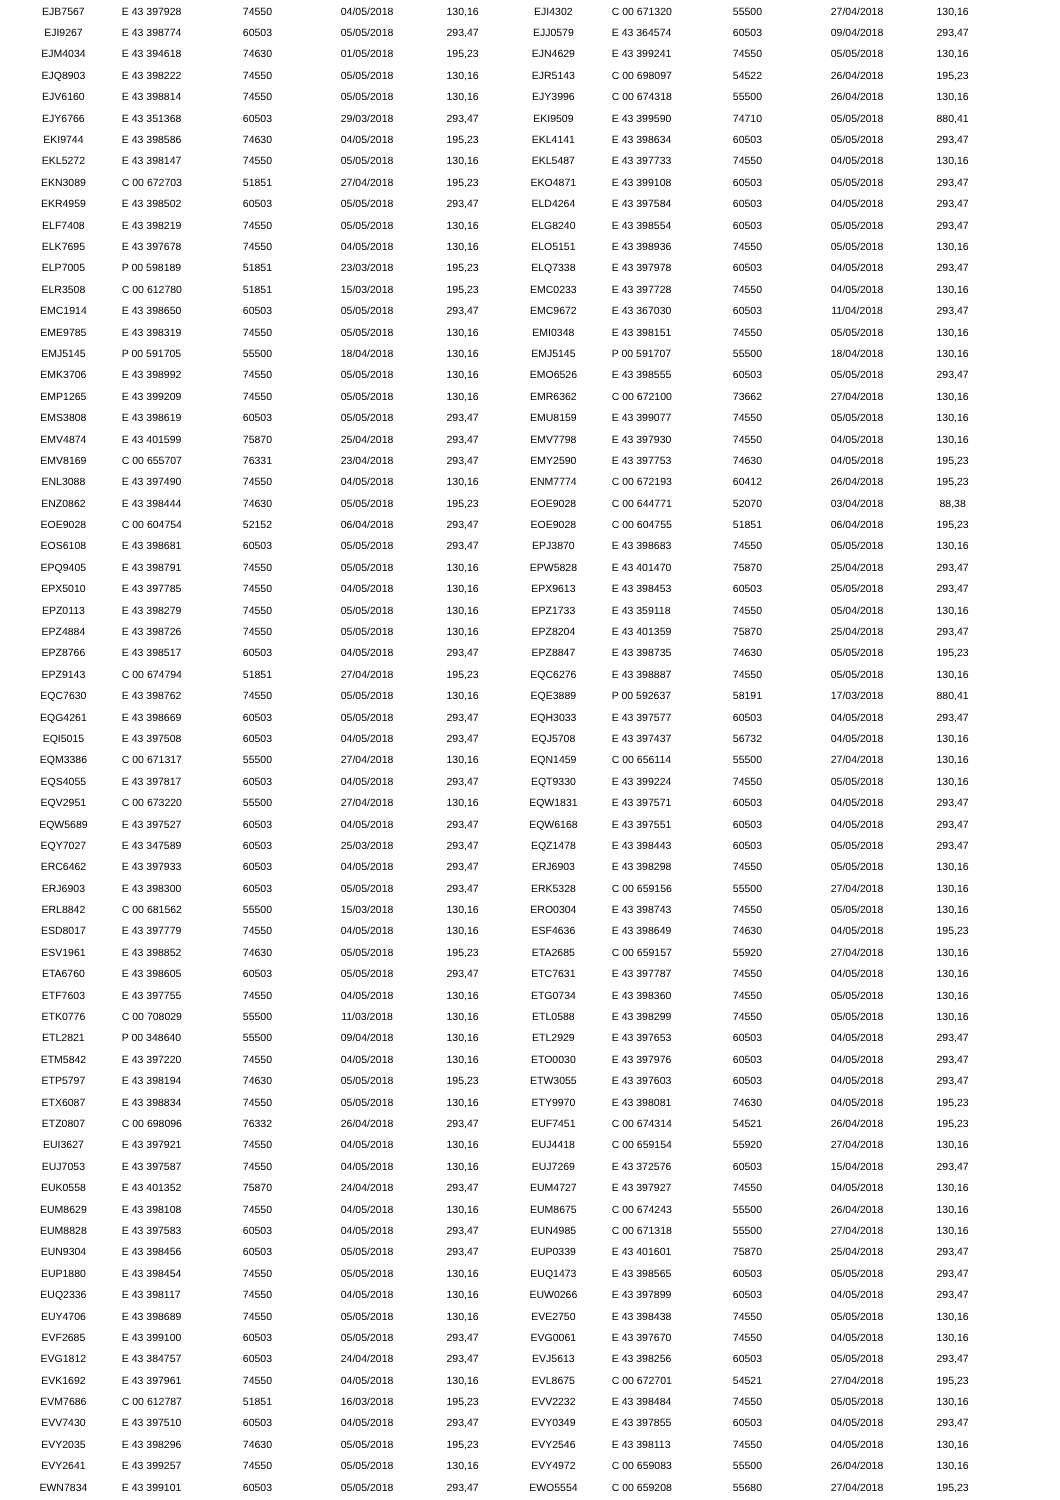| EJB7567 | E 43 397928 | 74550 | 04/05/2018 | 130,16 | EJI4302 | C 00 671320 | 55500 | 27/04/2018 | 130,16 |
| EJI9267 | E 43 398774 | 60503 | 05/05/2018 | 293,47 | EJJ0579 | E 43 364574 | 60503 | 09/04/2018 | 293,47 |
| EJM4034 | E 43 394618 | 74630 | 01/05/2018 | 195,23 | EJN4629 | E 43 399241 | 74550 | 05/05/2018 | 130,16 |
| EJQ8903 | E 43 398222 | 74550 | 05/05/2018 | 130,16 | EJR5143 | C 00 698097 | 54522 | 26/04/2018 | 195,23 |
| EJV6160 | E 43 398814 | 74550 | 05/05/2018 | 130,16 | EJY3996 | C 00 674318 | 55500 | 26/04/2018 | 130,16 |
| EJY6766 | E 43 351368 | 60503 | 29/03/2018 | 293,47 | EKI9509 | E 43 399590 | 74710 | 05/05/2018 | 880,41 |
| EKI9744 | E 43 398586 | 74630 | 04/05/2018 | 195,23 | EKL4141 | E 43 398634 | 60503 | 05/05/2018 | 293,47 |
| EKL5272 | E 43 398147 | 74550 | 05/05/2018 | 130,16 | EKL5487 | E 43 397733 | 74550 | 04/05/2018 | 130,16 |
| EKN3089 | C 00 672703 | 51851 | 27/04/2018 | 195,23 | EKO4871 | E 43 399108 | 60503 | 05/05/2018 | 293,47 |
| EKR4959 | E 43 398502 | 60503 | 05/05/2018 | 293,47 | ELD4264 | E 43 397584 | 60503 | 04/05/2018 | 293,47 |
| ELF7408 | E 43 398219 | 74550 | 05/05/2018 | 130,16 | ELG8240 | E 43 398554 | 60503 | 05/05/2018 | 293,47 |
| ELK7695 | E 43 397678 | 74550 | 04/05/2018 | 130,16 | ELO5151 | E 43 398936 | 74550 | 05/05/2018 | 130,16 |
| ELP7005 | P 00 598189 | 51851 | 23/03/2018 | 195,23 | ELQ7338 | E 43 397978 | 60503 | 04/05/2018 | 293,47 |
| ELR3508 | C 00 612780 | 51851 | 15/03/2018 | 195,23 | EMC0233 | E 43 397728 | 74550 | 04/05/2018 | 130,16 |
| EMC1914 | E 43 398650 | 60503 | 05/05/2018 | 293,47 | EMC9672 | E 43 367030 | 60503 | 11/04/2018 | 293,47 |
| EME9785 | E 43 398319 | 74550 | 05/05/2018 | 130,16 | EMI0348 | E 43 398151 | 74550 | 05/05/2018 | 130,16 |
| EMJ5145 | P 00 591705 | 55500 | 18/04/2018 | 130,16 | EMJ5145 | P 00 591707 | 55500 | 18/04/2018 | 130,16 |
| EMK3706 | E 43 398992 | 74550 | 05/05/2018 | 130,16 | EMO6526 | E 43 398555 | 60503 | 05/05/2018 | 293,47 |
| EMP1265 | E 43 399209 | 74550 | 05/05/2018 | 130,16 | EMR6362 | C 00 672100 | 73662 | 27/04/2018 | 130,16 |
| EMS3808 | E 43 398619 | 60503 | 05/05/2018 | 293,47 | EMU8159 | E 43 399077 | 74550 | 05/05/2018 | 130,16 |
| EMV4874 | E 43 401599 | 75870 | 25/04/2018 | 293,47 | EMV7798 | E 43 397930 | 74550 | 04/05/2018 | 130,16 |
| EMV8169 | C 00 655707 | 76331 | 23/04/2018 | 293,47 | EMY2590 | E 43 397753 | 74630 | 04/05/2018 | 195,23 |
| ENL3088 | E 43 397490 | 74550 | 04/05/2018 | 130,16 | ENM7774 | C 00 672193 | 60412 | 26/04/2018 | 195,23 |
| ENZ0862 | E 43 398444 | 74630 | 05/05/2018 | 195,23 | EOE9028 | C 00 644771 | 52070 | 03/04/2018 | 88,38 |
| EOE9028 | C 00 604754 | 52152 | 06/04/2018 | 293,47 | EOE9028 | C 00 604755 | 51851 | 06/04/2018 | 195,23 |
| EOS6108 | E 43 398681 | 60503 | 05/05/2018 | 293,47 | EPJ3870 | E 43 398683 | 74550 | 05/05/2018 | 130,16 |
| EPQ9405 | E 43 398791 | 74550 | 05/05/2018 | 130,16 | EPW5828 | E 43 401470 | 75870 | 25/04/2018 | 293,47 |
| EPX5010 | E 43 397785 | 74550 | 04/05/2018 | 130,16 | EPX9613 | E 43 398453 | 60503 | 05/05/2018 | 293,47 |
| EPZ0113 | E 43 398279 | 74550 | 05/05/2018 | 130,16 | EPZ1733 | E 43 359118 | 74550 | 05/04/2018 | 130,16 |
| EPZ4884 | E 43 398726 | 74550 | 05/05/2018 | 130,16 | EPZ8204 | E 43 401359 | 75870 | 25/04/2018 | 293,47 |
| EPZ8766 | E 43 398517 | 60503 | 04/05/2018 | 293,47 | EPZ8847 | E 43 398735 | 74630 | 05/05/2018 | 195,23 |
| EPZ9143 | C 00 674794 | 51851 | 27/04/2018 | 195,23 | EQC6276 | E 43 398887 | 74550 | 05/05/2018 | 130,16 |
| EQC7630 | E 43 398762 | 74550 | 05/05/2018 | 130,16 | EQE3889 | P 00 592637 | 58191 | 17/03/2018 | 880,41 |
| EQG4261 | E 43 398669 | 60503 | 05/05/2018 | 293,47 | EQH3033 | E 43 397577 | 60503 | 04/05/2018 | 293,47 |
| EQI5015 | E 43 397508 | 60503 | 04/05/2018 | 293,47 | EQJ5708 | E 43 397437 | 56732 | 04/05/2018 | 130,16 |
| EQM3386 | C 00 671317 | 55500 | 27/04/2018 | 130,16 | EQN1459 | C 00 656114 | 55500 | 27/04/2018 | 130,16 |
| EQS4055 | E 43 397817 | 60503 | 04/05/2018 | 293,47 | EQT9330 | E 43 399224 | 74550 | 05/05/2018 | 130,16 |
| EQV2951 | C 00 673220 | 55500 | 27/04/2018 | 130,16 | EQW1831 | E 43 397571 | 60503 | 04/05/2018 | 293,47 |
| EQW5689 | E 43 397527 | 60503 | 04/05/2018 | 293,47 | EQW6168 | E 43 397551 | 60503 | 04/05/2018 | 293,47 |
| EQY7027 | E 43 347589 | 60503 | 25/03/2018 | 293,47 | EQZ1478 | E 43 398443 | 60503 | 05/05/2018 | 293,47 |
| ERC6462 | E 43 397933 | 60503 | 04/05/2018 | 293,47 | ERJ6903 | E 43 398298 | 74550 | 05/05/2018 | 130,16 |
| ERJ6903 | E 43 398300 | 60503 | 05/05/2018 | 293,47 | ERK5328 | C 00 659156 | 55500 | 27/04/2018 | 130,16 |
| ERL8842 | C 00 681562 | 55500 | 15/03/2018 | 130,16 | ERO0304 | E 43 398743 | 74550 | 05/05/2018 | 130,16 |
| ESD8017 | E 43 397779 | 74550 | 04/05/2018 | 130,16 | ESF4636 | E 43 398649 | 74630 | 04/05/2018 | 195,23 |
| ESV1961 | E 43 398852 | 74630 | 05/05/2018 | 195,23 | ETA2685 | C 00 659157 | 55920 | 27/04/2018 | 130,16 |
| ETA6760 | E 43 398605 | 60503 | 05/05/2018 | 293,47 | ETC7631 | E 43 397787 | 74550 | 04/05/2018 | 130,16 |
| ETF7603 | E 43 397755 | 74550 | 04/05/2018 | 130,16 | ETG0734 | E 43 398360 | 74550 | 05/05/2018 | 130,16 |
| ETK0776 | C 00 708029 | 55500 | 11/03/2018 | 130,16 | ETL0588 | E 43 398299 | 74550 | 05/05/2018 | 130,16 |
| ETL2821 | P 00 348640 | 55500 | 09/04/2018 | 130,16 | ETL2929 | E 43 397653 | 60503 | 04/05/2018 | 293,47 |
| ETM5842 | E 43 397220 | 74550 | 04/05/2018 | 130,16 | ETO0030 | E 43 397976 | 60503 | 04/05/2018 | 293,47 |
| ETP5797 | E 43 398194 | 74630 | 05/05/2018 | 195,23 | ETW3055 | E 43 397603 | 60503 | 04/05/2018 | 293,47 |
| ETX6087 | E 43 398834 | 74550 | 05/05/2018 | 130,16 | ETY9970 | E 43 398081 | 74630 | 04/05/2018 | 195,23 |
| ETZ0807 | C 00 698096 | 76332 | 26/04/2018 | 293,47 | EUF7451 | C 00 674314 | 54521 | 26/04/2018 | 195,23 |
| EUI3627 | E 43 397921 | 74550 | 04/05/2018 | 130,16 | EUJ4418 | C 00 659154 | 55920 | 27/04/2018 | 130,16 |
| EUJ7053 | E 43 397587 | 74550 | 04/05/2018 | 130,16 | EUJ7269 | E 43 372576 | 60503 | 15/04/2018 | 293,47 |
| EUK0558 | E 43 401352 | 75870 | 24/04/2018 | 293,47 | EUM4727 | E 43 397927 | 74550 | 04/05/2018 | 130,16 |
| EUM8629 | E 43 398108 | 74550 | 04/05/2018 | 130,16 | EUM8675 | C 00 674243 | 55500 | 26/04/2018 | 130,16 |
| EUM8828 | E 43 397583 | 60503 | 04/05/2018 | 293,47 | EUN4985 | C 00 671318 | 55500 | 27/04/2018 | 130,16 |
| EUN9304 | E 43 398456 | 60503 | 05/05/2018 | 293,47 | EUP0339 | E 43 401601 | 75870 | 25/04/2018 | 293,47 |
| EUP1880 | E 43 398454 | 74550 | 05/05/2018 | 130,16 | EUQ1473 | E 43 398565 | 60503 | 05/05/2018 | 293,47 |
| EUQ2336 | E 43 398117 | 74550 | 04/05/2018 | 130,16 | EUW0266 | E 43 397899 | 60503 | 04/05/2018 | 293,47 |
| EUY4706 | E 43 398689 | 74550 | 05/05/2018 | 130,16 | EVE2750 | E 43 398438 | 74550 | 05/05/2018 | 130,16 |
| EVF2685 | E 43 399100 | 60503 | 05/05/2018 | 293,47 | EVG0061 | E 43 397670 | 74550 | 04/05/2018 | 130,16 |
| EVG1812 | E 43 384757 | 60503 | 24/04/2018 | 293,47 | EVJ5613 | E 43 398256 | 60503 | 05/05/2018 | 293,47 |
| EVK1692 | E 43 397961 | 74550 | 04/05/2018 | 130,16 | EVL8675 | C 00 672701 | 54521 | 27/04/2018 | 195,23 |
| EVM7686 | C 00 612787 | 51851 | 16/03/2018 | 195,23 | EVV2232 | E 43 398484 | 74550 | 05/05/2018 | 130,16 |
| EVV7430 | E 43 397510 | 60503 | 04/05/2018 | 293,47 | EVY0349 | E 43 397855 | 60503 | 04/05/2018 | 293,47 |
| EVY2035 | E 43 398296 | 74630 | 05/05/2018 | 195,23 | EVY2546 | E 43 398113 | 74550 | 04/05/2018 | 130,16 |
| EVY2641 | E 43 399257 | 74550 | 05/05/2018 | 130,16 | EVY4972 | C 00 659083 | 55500 | 26/04/2018 | 130,16 |
| EWN7834 | E 43 399101 | 60503 | 05/05/2018 | 293,47 | EWO5554 | C 00 659208 | 55680 | 27/04/2018 | 195,23 |